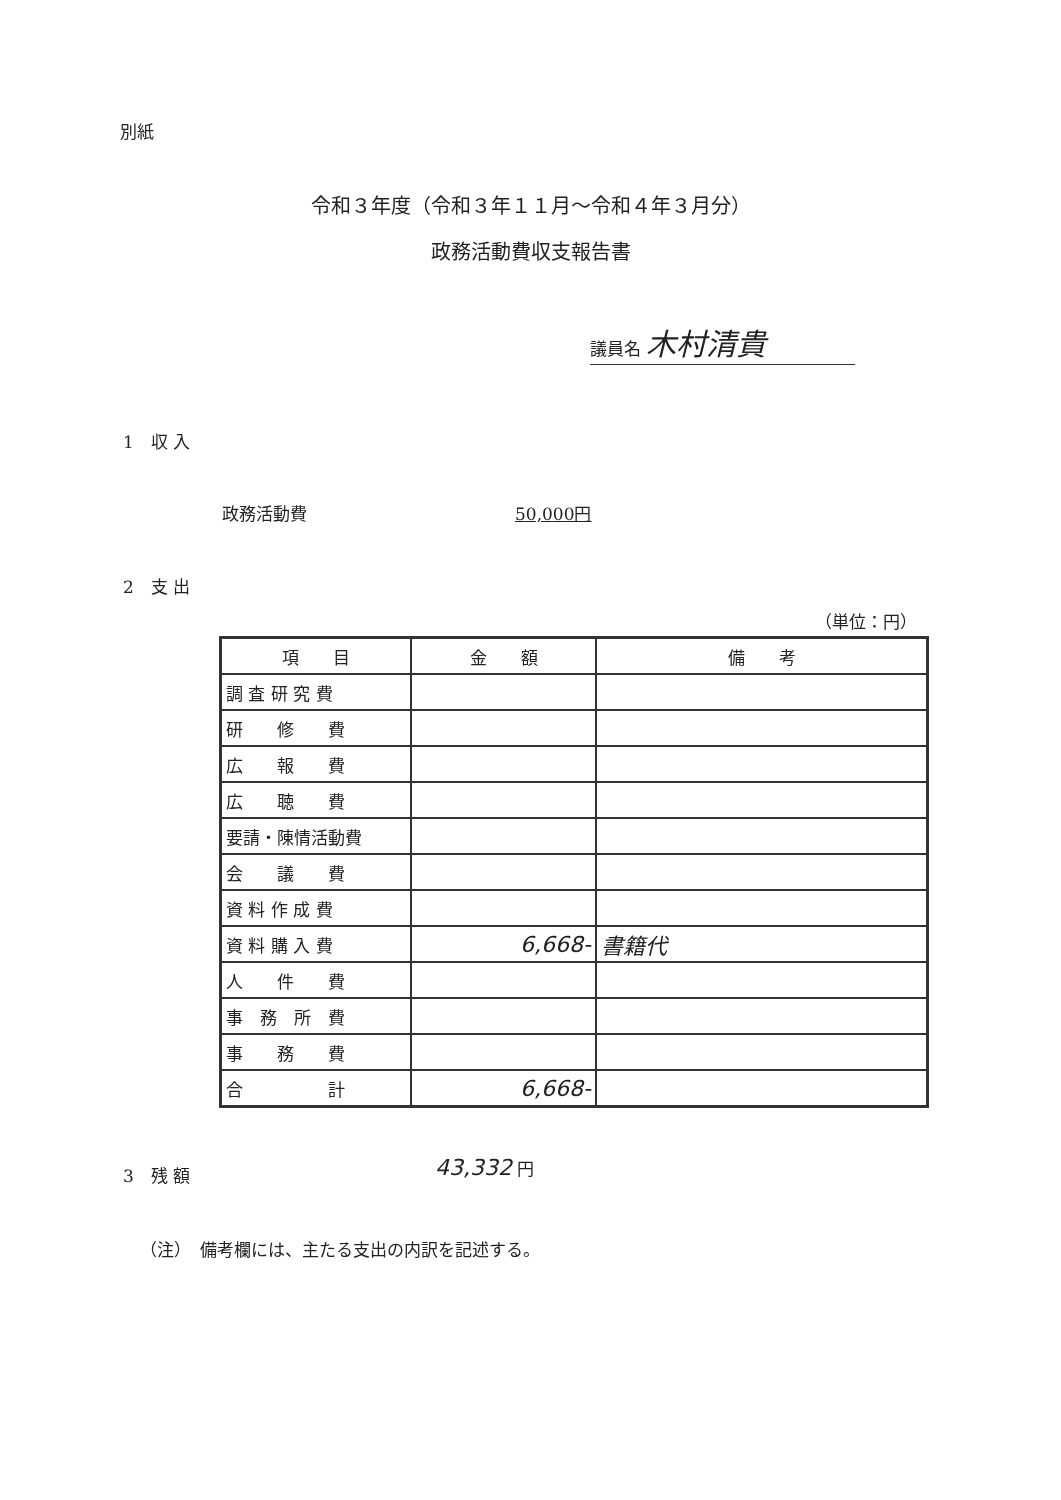別紙
令和３年度（令和３年１１月～令和４年３月分）
政務活動費収支報告書
議員名 木村清貴
1　収 入
政務活動費 50,000円
2　支 出
（単位：円）
| 項 目 | 金 額 | 備 考 |
| --- | --- | --- |
| 調 査 研 究 費 | | |
| 研 修 費 | | |
| 広 報 費 | | |
| 広 聴 費 | | |
| 要請・陳情活動費 | | |
| 会 議 費 | | |
| 資 料 作 成 費 | | |
| 資 料 購 入 費 | 6,668- | 書籍代 |
| 人 件 費 | | |
| 事 務 所 費 | | |
| 事 務 費 | | |
| 合 計 | 6,668- | |
3　残 額 43,332 円
（注）　備考欄には、主たる支出の内訳を記述する。